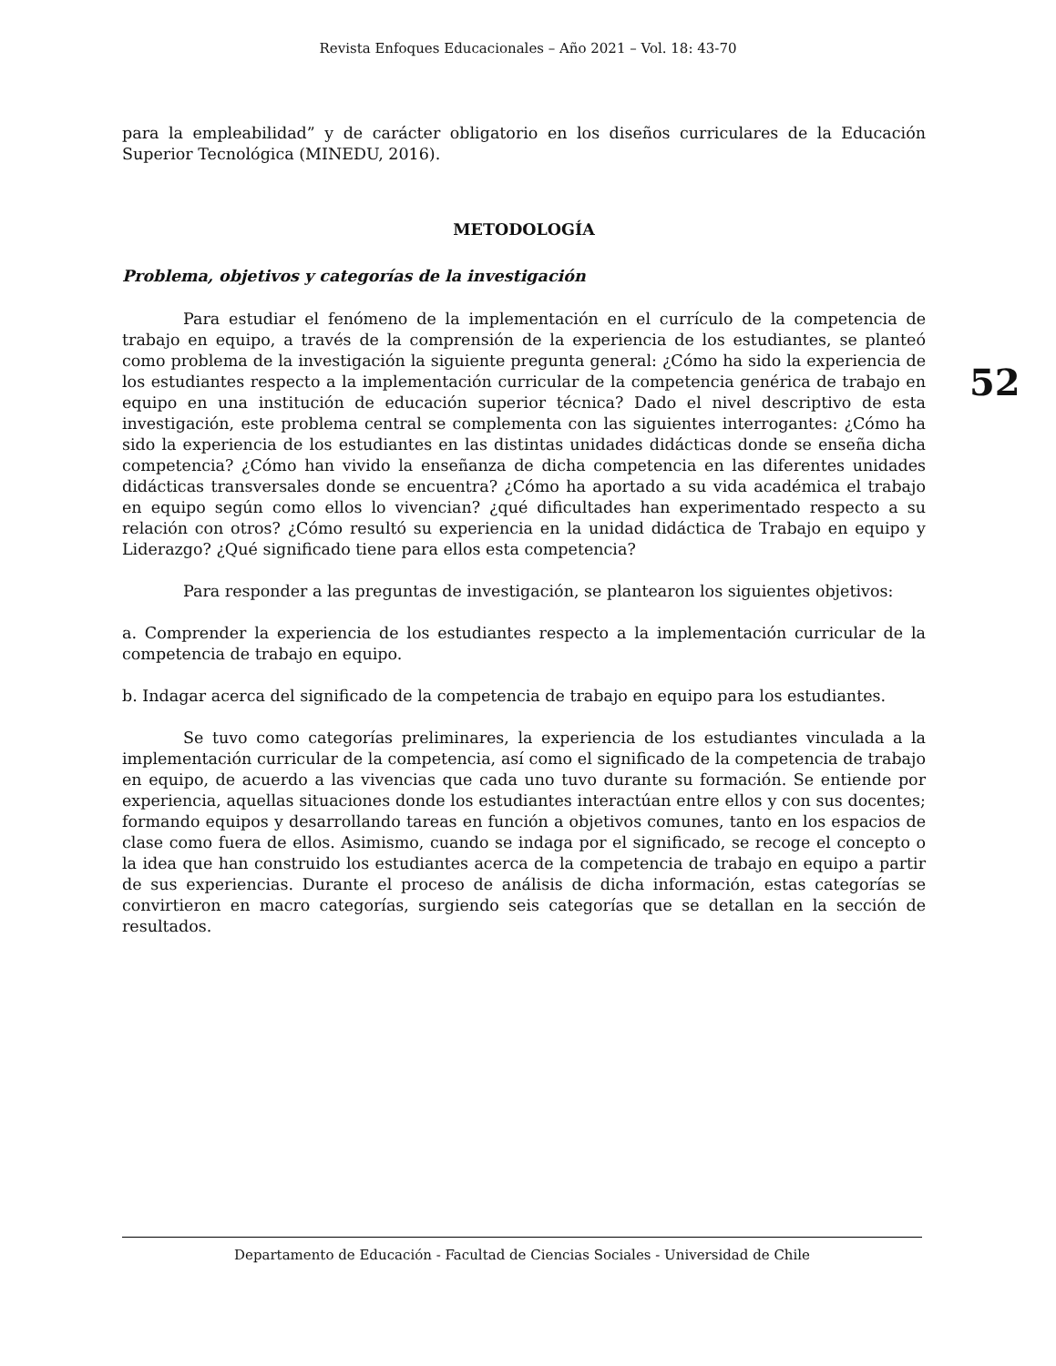Revista Enfoques Educacionales – Año 2021 – Vol. 18: 43-70
52
para la empleabilidad” y de carácter obligatorio en los diseños curriculares de la Educación Superior Tecnológica (MINEDU, 2016).
METODOLOGÍA
Problema, objetivos y categorías de la investigación
Para estudiar el fenómeno de la implementación en el currículo de la competencia de trabajo en equipo, a través de la comprensión de la experiencia de los estudiantes, se planteó como problema de la investigación la siguiente pregunta general: ¿Cómo ha sido la experiencia de los estudiantes respecto a la implementación curricular de la competencia genérica de trabajo en equipo en una institución de educación superior técnica? Dado el nivel descriptivo de esta investigación, este problema central se complementa con las siguientes interrogantes: ¿Cómo ha sido la experiencia de los estudiantes en las distintas unidades didácticas donde se enseña dicha competencia? ¿Cómo han vivido la enseñanza de dicha competencia en las diferentes unidades didácticas transversales donde se encuentra? ¿Cómo ha aportado a su vida académica el trabajo en equipo según como ellos lo vivencian? ¿qué dificultades han experimentado respecto a su relación con otros? ¿Cómo resultó su experiencia en la unidad didáctica de Trabajo en equipo y Liderazgo? ¿Qué significado tiene para ellos esta competencia?
Para responder a las preguntas de investigación, se plantearon los siguientes objetivos:
a. Comprender la experiencia de los estudiantes respecto a la implementación curricular de la competencia de trabajo en equipo.
b. Indagar acerca del significado de la competencia de trabajo en equipo para los estudiantes.
Se tuvo como categorías preliminares, la experiencia de los estudiantes vinculada a la implementación curricular de la competencia, así como el significado de la competencia de trabajo en equipo, de acuerdo a las vivencias que cada uno tuvo durante su formación. Se entiende por experiencia, aquellas situaciones donde los estudiantes interactúan entre ellos y con sus docentes; formando equipos y desarrollando tareas en función a objetivos comunes, tanto en los espacios de clase como fuera de ellos. Asimismo, cuando se indaga por el significado, se recoge el concepto o la idea que han construido los estudiantes acerca de la competencia de trabajo en equipo a partir de sus experiencias. Durante el proceso de análisis de dicha información, estas categorías se convirtieron en macro categorías, surgiendo seis categorías que se detallan en la sección de resultados.
Departamento de Educación - Facultad de Ciencias Sociales - Universidad de Chile